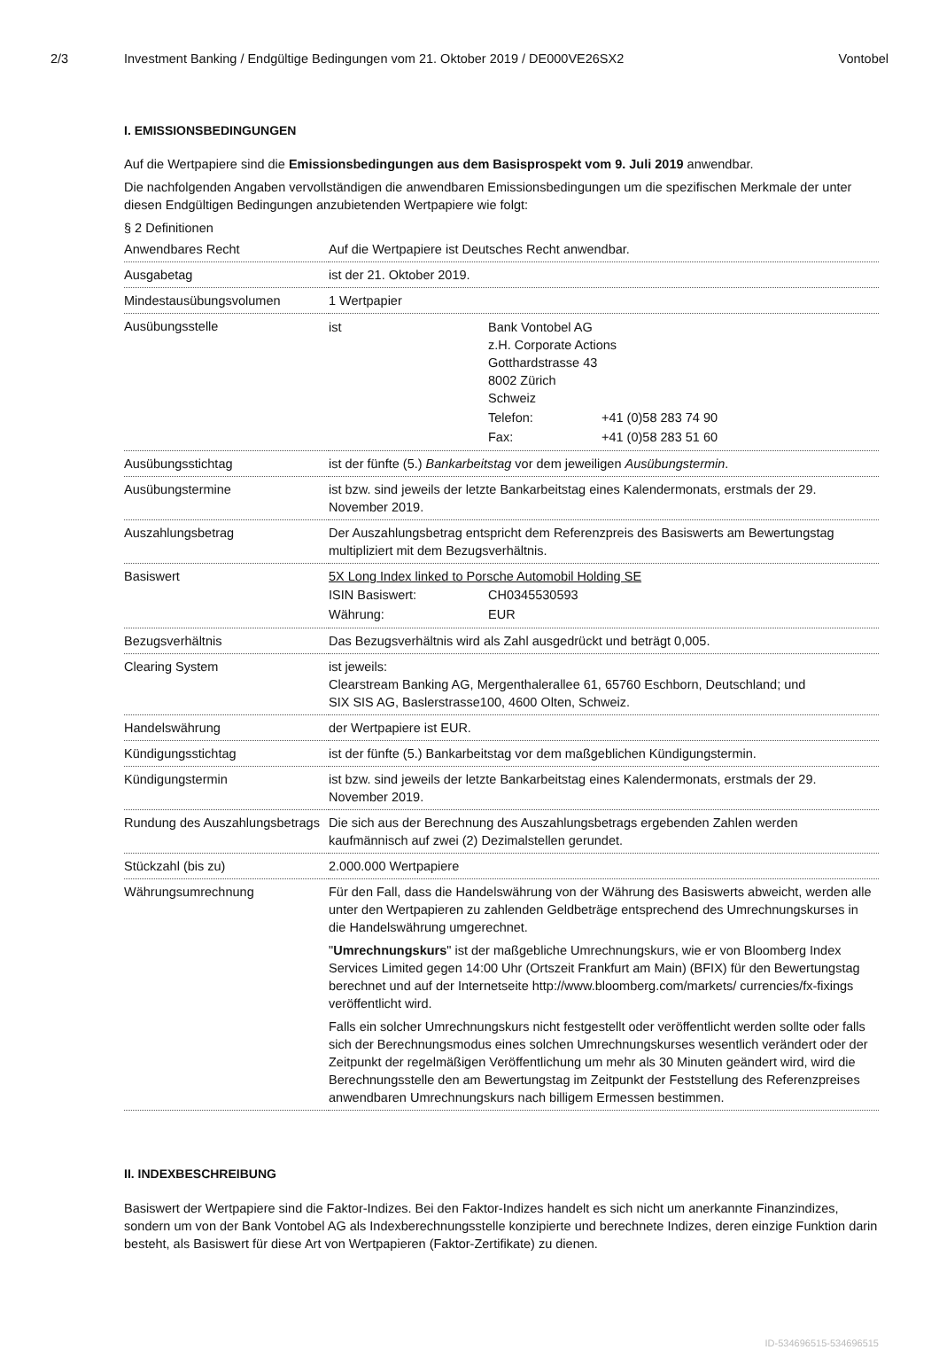2/3 Investment Banking / Endgültige Bedingungen vom 21. Oktober 2019 / DE000VE26SX2 Vontobel
I. EMISSIONSBEDINGUNGEN
Auf die Wertpapiere sind die Emissionsbedingungen aus dem Basisprospekt vom 9. Juli 2019 anwendbar.
Die nachfolgenden Angaben vervollständigen die anwendbaren Emissionsbedingungen um die spezifischen Merkmale der unter diesen Endgültigen Bedingungen anzubietenden Wertpapiere wie folgt:
§ 2 Definitionen
| Anwendbares Recht | Auf die Wertpapiere ist Deutsches Recht anwendbar. |
| Ausgabetag | ist der 21. Oktober 2019. |
| Mindestausübungsvolumen | 1 Wertpapier |
| Ausübungsstelle | / ist / Bank Vontobel AG z.H. Corporate Actions Gotthardstrasse 43 8002 Zürich Schweiz / / / / Telefon: / +41 (0)58 283 74 90 / / / Fax: / +41 (0)58 283 51 60 / |
| Ausübungsstichtag | ist der fünfte (5.) Bankarbeitstag vor dem jeweiligen Ausübungstermin . |
| Ausübungstermine | ist bzw. sind jeweils der letzte Bankarbeitstag eines Kalendermonats, erstmals der 29. November 2019. |
| Auszahlungsbetrag | Der Auszahlungsbetrag entspricht dem Referenzpreis des Basiswerts am Bewertungstag multipliziert mit dem Bezugsverhältnis. |
| Basiswert | 5X Long Index linked to Porsche Automobil Holding SE / ISIN Basiswert: / CH0345530593 / / Währung: / EUR / |
| Bezugsverhältnis | Das Bezugsverhältnis wird als Zahl ausgedrückt und beträgt 0,005. |
| Clearing System | ist jeweils: Clearstream Banking AG, Mergenthalerallee 61, 65760 Eschborn, Deutschland; und SIX SIS AG, Baslerstrasse100, 4600 Olten, Schweiz. |
| Handelswährung | der Wertpapiere ist EUR. |
| Kündigungsstichtag | ist der fünfte (5.) Bankarbeitstag vor dem maßgeblichen Kündigungstermin. |
| Kündigungstermin | ist bzw. sind jeweils der letzte Bankarbeitstag eines Kalendermonats, erstmals der 29. November 2019. |
| Rundung des Auszahlungsbetrags | Die sich aus der Berechnung des Auszahlungsbetrags ergebenden Zahlen werden kaufmännisch auf zwei (2) Dezimalstellen gerundet. |
| Stückzahl (bis zu) | 2.000.000 Wertpapiere |
| Währungsumrechnung | Für den Fall, dass die Handelswährung von der Währung des Basiswerts abweicht, werden alle unter den Wertpapieren zu zahlenden Geldbeträge entsprechend des Umrechnungskurses in die Handelswährung umgerechnet. " Umrechnungskurs " ist der maßgebliche Umrechnungskurs, wie er von Bloomberg Index Services Limited gegen 14:00 Uhr (Ortszeit Frankfurt am Main) (BFIX) für den Bewertungstag berechnet und auf der Internetseite http://www.bloomberg.com/markets/ currencies/fx-fixings veröffentlicht wird. Falls ein solcher Umrechnungskurs nicht festgestellt oder veröffentlicht werden sollte oder falls sich der Berechnungsmodus eines solchen Umrechnungskurses wesentlich verändert oder der Zeitpunkt der regelmäßigen Veröffentlichung um mehr als 30 Minuten geändert wird, wird die Berechnungsstelle den am Bewertungstag im Zeitpunkt der Feststellung des Referenzpreises anwendbaren Umrechnungskurs nach billigem Ermessen bestimmen. |
II. INDEXBESCHREIBUNG
Basiswert der Wertpapiere sind die Faktor-Indizes. Bei den Faktor-Indizes handelt es sich nicht um anerkannte Finanzindizes, sondern um von der Bank Vontobel AG als Indexberechnungsstelle konzipierte und berechnete Indizes, deren einzige Funktion darin besteht, als Basiswert für diese Art von Wertpapieren (Faktor-Zertifikate) zu dienen.
ID-534696515-534696515